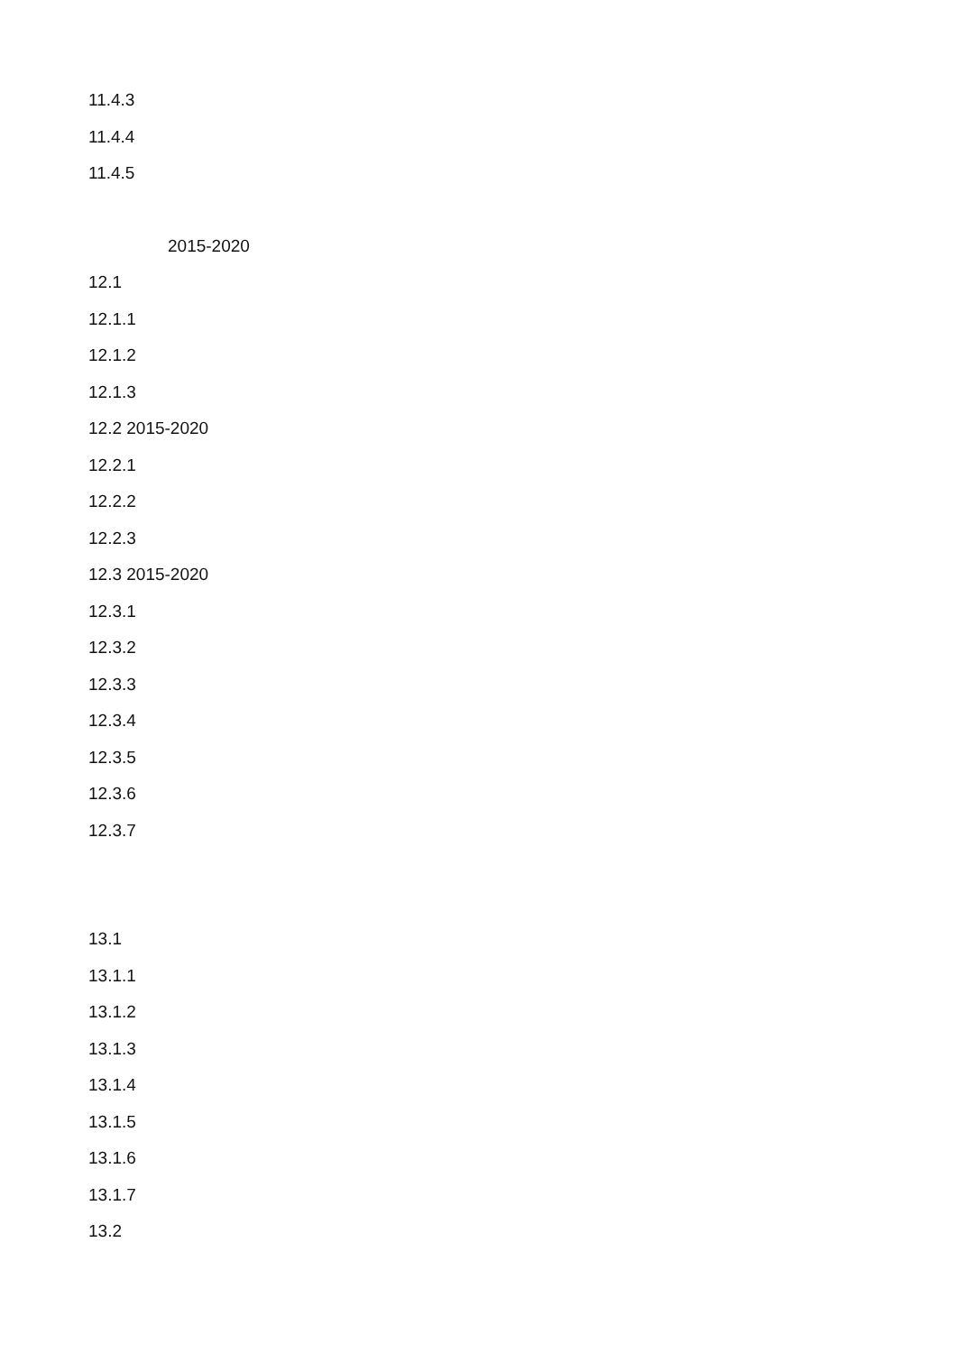11.4.3
11.4.4
11.4.5
2015-2020
12.1
12.1.1
12.1.2
12.1.3
12.2 2015-2020
12.2.1
12.2.2
12.2.3
12.3 2015-2020
12.3.1
12.3.2
12.3.3
12.3.4
12.3.5
12.3.6
12.3.7
13.1
13.1.1
13.1.2
13.1.3
13.1.4
13.1.5
13.1.6
13.1.7
13.2